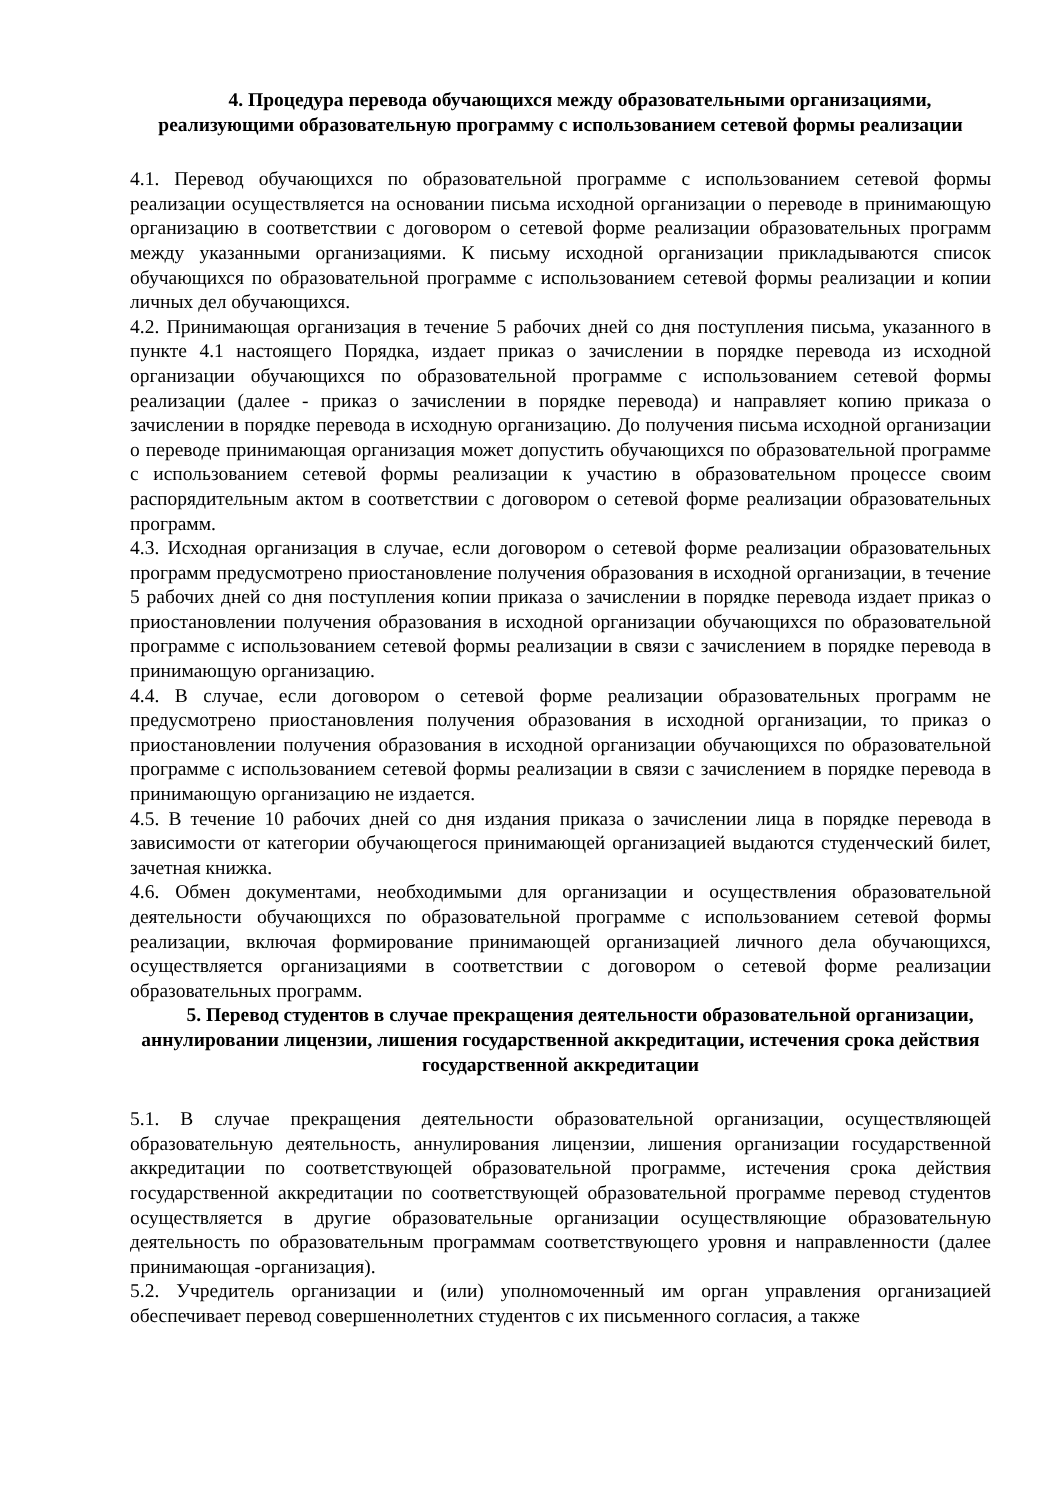4. Процедура перевода обучающихся между образовательными организациями, реализующими образовательную программу с использованием сетевой формы реализации
4.1. Перевод обучающихся по образовательной программе с использованием сетевой формы реализации осуществляется на основании письма исходной организации о переводе в принимающую организацию в соответствии с договором о сетевой форме реализации образовательных программ между указанными организациями. К письму исходной организации прикладываются список обучающихся по образовательной программе с использованием сетевой формы реализации и копии личных дел обучающихся.
4.2. Принимающая организация в течение 5 рабочих дней со дня поступления письма, указанного в пункте 4.1 настоящего Порядка, издает приказ о зачислении в порядке перевода из исходной организации обучающихся по образовательной программе с использованием сетевой формы реализации (далее - приказ о зачислении в порядке перевода) и направляет копию приказа о зачислении в порядке перевода в исходную организацию. До получения письма исходной организации о переводе принимающая организация может допустить обучающихся по образовательной программе с использованием сетевой формы реализации к участию в образовательном процессе своим распорядительным актом в соответствии с договором о сетевой форме реализации образовательных программ.
4.3. Исходная организация в случае, если договором о сетевой форме реализации образовательных программ предусмотрено приостановление получения образования в исходной организации, в течение 5 рабочих дней со дня поступления копии приказа о зачислении в порядке перевода издает приказ о приостановлении получения образования в исходной организации обучающихся по образовательной программе с использованием сетевой формы реализации в связи с зачислением в порядке перевода в принимающую организацию.
4.4. В случае, если договором о сетевой форме реализации образовательных программ не предусмотрено приостановления получения образования в исходной организации, то приказ о приостановлении получения образования в исходной организации обучающихся по образовательной программе с использованием сетевой формы реализации в связи с зачислением в порядке перевода в принимающую организацию не издается.
4.5. В течение 10 рабочих дней со дня издания приказа о зачислении лица в порядке перевода в зависимости от категории обучающегося принимающей организацией выдаются студенческий билет, зачетная книжка.
4.6. Обмен документами, необходимыми для организации и осуществления образовательной деятельности обучающихся по образовательной программе с использованием сетевой формы реализации, включая формирование принимающей организацией личного дела обучающихся, осуществляется организациями в соответствии с договором о сетевой форме реализации образовательных программ.
5. Перевод студентов в случае прекращения деятельности образовательной организации, аннулировании лицензии, лишения государственной аккредитации, истечения срока действия государственной аккредитации
5.1. В случае прекращения деятельности образовательной организации, осуществляющей образовательную деятельность, аннулирования лицензии, лишения организации государственной аккредитации по соответствующей образовательной программе, истечения срока действия государственной аккредитации по соответствующей образовательной программе перевод студентов осуществляется в другие образовательные организации осуществляющие образовательную деятельность по образовательным программам соответствующего уровня и направленности (далее принимающая -организация).
5.2. Учредитель организации и (или) уполномоченный им орган управления организацией обеспечивает перевод совершеннолетних студентов с их письменного согласия, а также